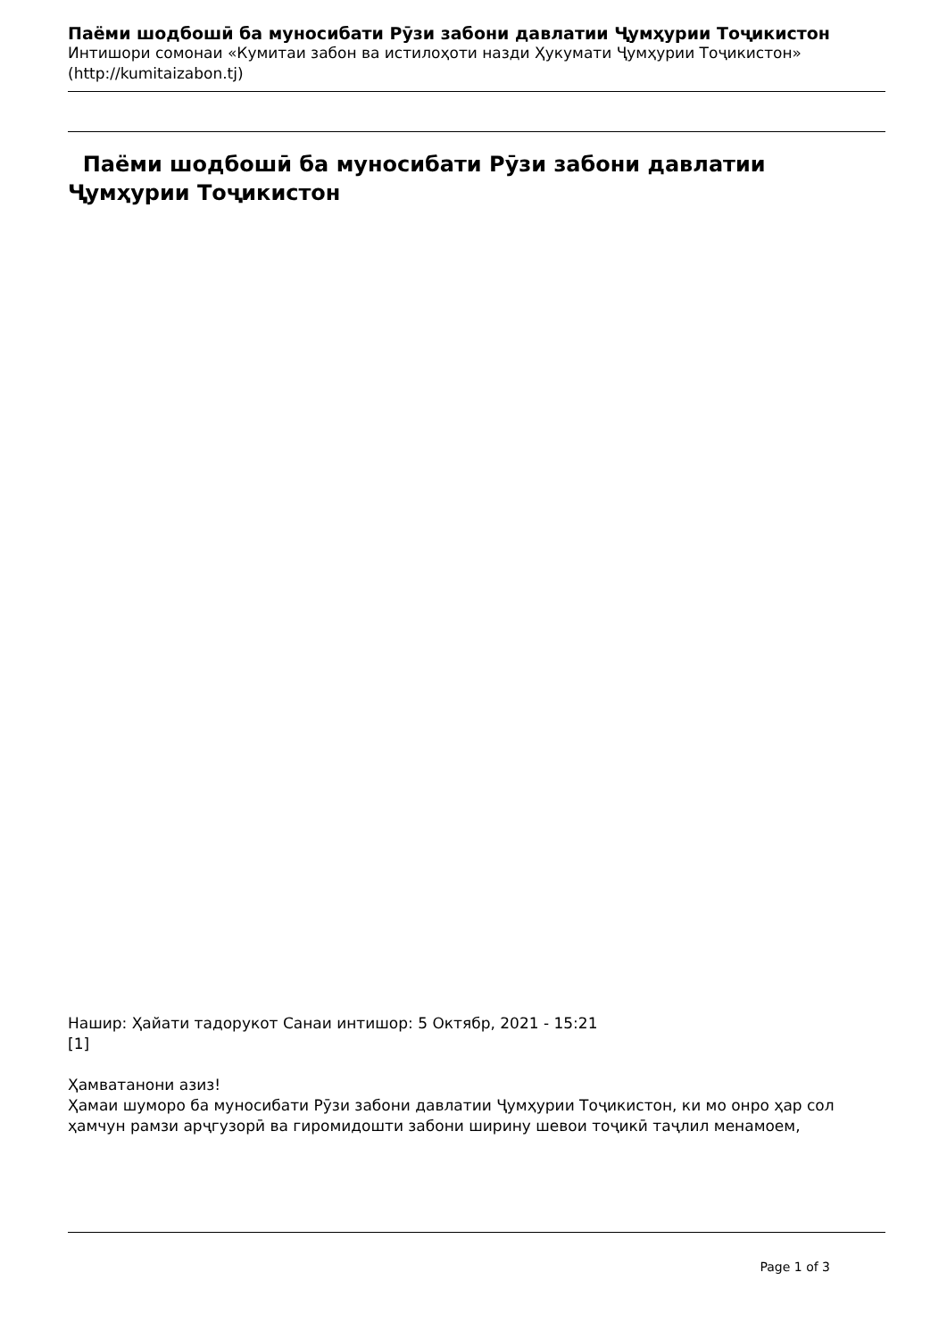Паёми шодбошӣ ба муносибати Рӯзи забони давлатии Ҷумҳурии Тоҷикистон
Интишори сомонаи «Кумитаи забон ва истилоҳоти назди Ҳукумати Ҷумҳурии Тоҷикистон» (http://kumitaizabon.tj)
Паёми шодбошӣ ба муносибати Рӯзи забони давлатии Ҷумҳурии Тоҷикистон
Нашир: Ҳайати тадорукот Санаи интишор: 5 Октябр, 2021 - 15:21
[1]
Ҳамватанони азиз!
Ҳамаи шуморо ба муносибати Рӯзи забони давлатии Ҷумҳурии Тоҷикистон, ки мо онро ҳар сол ҳамчун рамзи арҷгузорӣ ва гиромидошти забони ширину шевои тоҷикӣ таҷлил менамоем,
Page 1 of 3